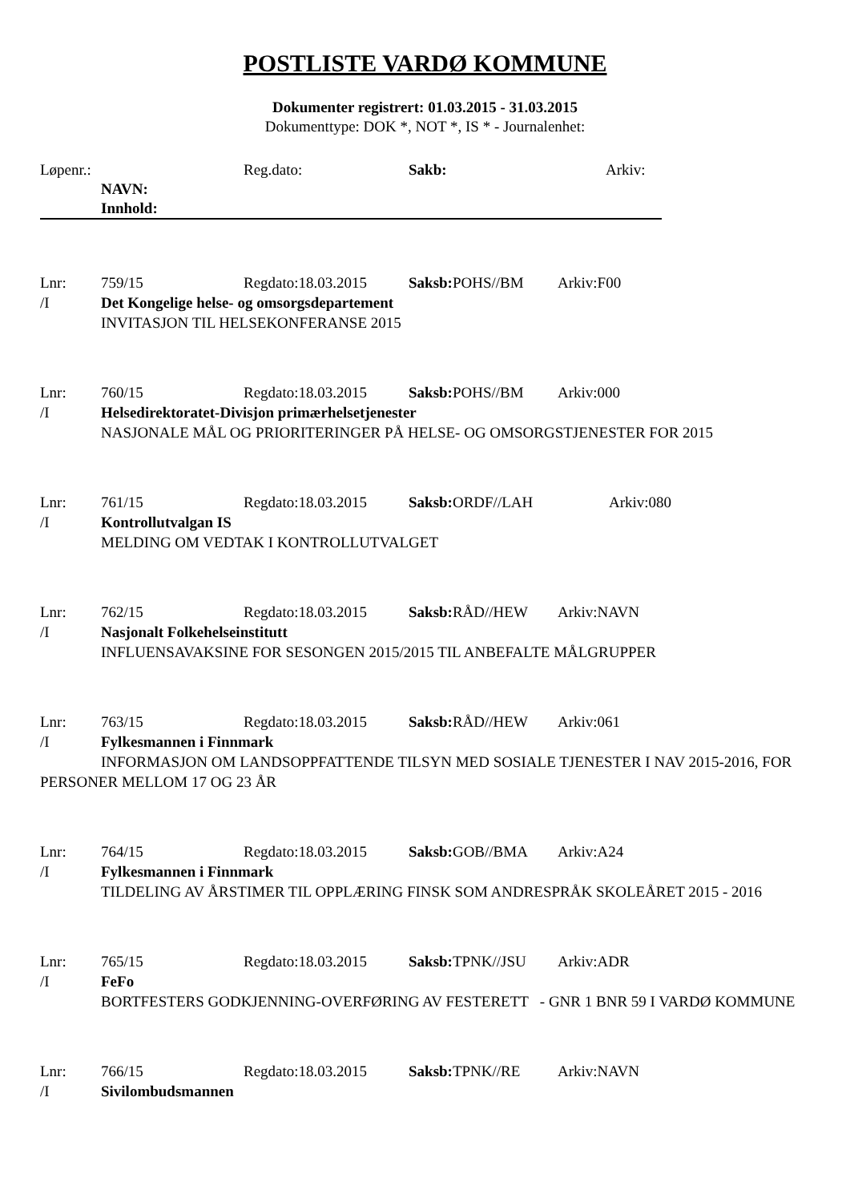POSTLISTE VARDØ KOMMUNE
Dokumenter registrert: 01.03.2015 - 31.03.2015
Dokumenttype: DOK *, NOT *, IS * - Journalenhet:
Løpenr.: Reg.dato: Sakb: Arkiv:
NAVN:
Innhold:
Lnr: 759/15 Regdato:18.03.2015 Saksb: POHS//BM Arkiv:F00
/I Det Kongelige helse- og omsorgsdepartement
INVITASJON TIL HELSEKONFERANSE 2015
Lnr: 760/15 Regdato:18.03.2015 Saksb: POHS//BM Arkiv:000
/I Helsedirektoratet-Divisjon primærhelsetjenester
NASJONALE MÅL OG PRIORITERINGER PÅ HELSE- OG OMSORGSTJENESTER FOR 2015
Lnr: 761/15 Regdato:18.03.2015 Saksb: ORDF//LAH Arkiv:080
/I Kontrollutvalgan IS
MELDING OM VEDTAK I KONTROLLUTVALGET
Lnr: 762/15 Regdato:18.03.2015 Saksb: RÅD//HEW Arkiv:NAVN
/I Nasjonalt Folkehelseinstitutt
INFLUENSAVAKSINE FOR SESONGEN 2015/2015 TIL ANBEFALTE MÅLGRUPPER
Lnr: 763/15 Regdato:18.03.2015 Saksb: RÅD//HEW Arkiv:061
/I Fylkesmannen i Finnmark
INFORMASJON OM LANDSOPPFATTENDE TILSYN MED SOSIALE TJENESTER I NAV 2015-2016, FOR PERSONER MELLOM 17 OG 23 ÅR
Lnr: 764/15 Regdato:18.03.2015 Saksb: GOB//BMA Arkiv:A24
/I Fylkesmannen i Finnmark
TILDELING AV ÅRSTIMER TIL OPPLÆRING FINSK SOM ANDRESPRÅK SKOLEÅRET 2015 - 2016
Lnr: 765/15 Regdato:18.03.2015 Saksb: TPNK//JSU Arkiv:ADR
/I FeFo
BORTFESTERS GODKJENNING-OVERFØRING AV FESTERETT - GNR 1 BNR 59 I VARDØ KOMMUNE
Lnr: 766/15 Regdato:18.03.2015 Saksb: TPNK//RE Arkiv:NAVN
/I Sivilombudsmannen